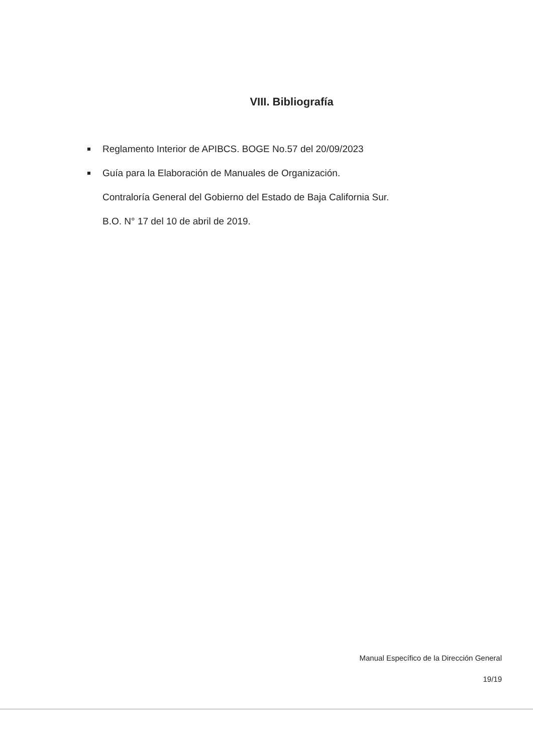VIII. Bibliografía
Reglamento Interior de APIBCS. BOGE No.57 del 20/09/2023
Guía para la Elaboración de Manuales de Organización.
Contraloría General del Gobierno del Estado de Baja California Sur.
B.O. N° 17 del 10 de abril de 2019.
Manual Específico de la Dirección General
19/19